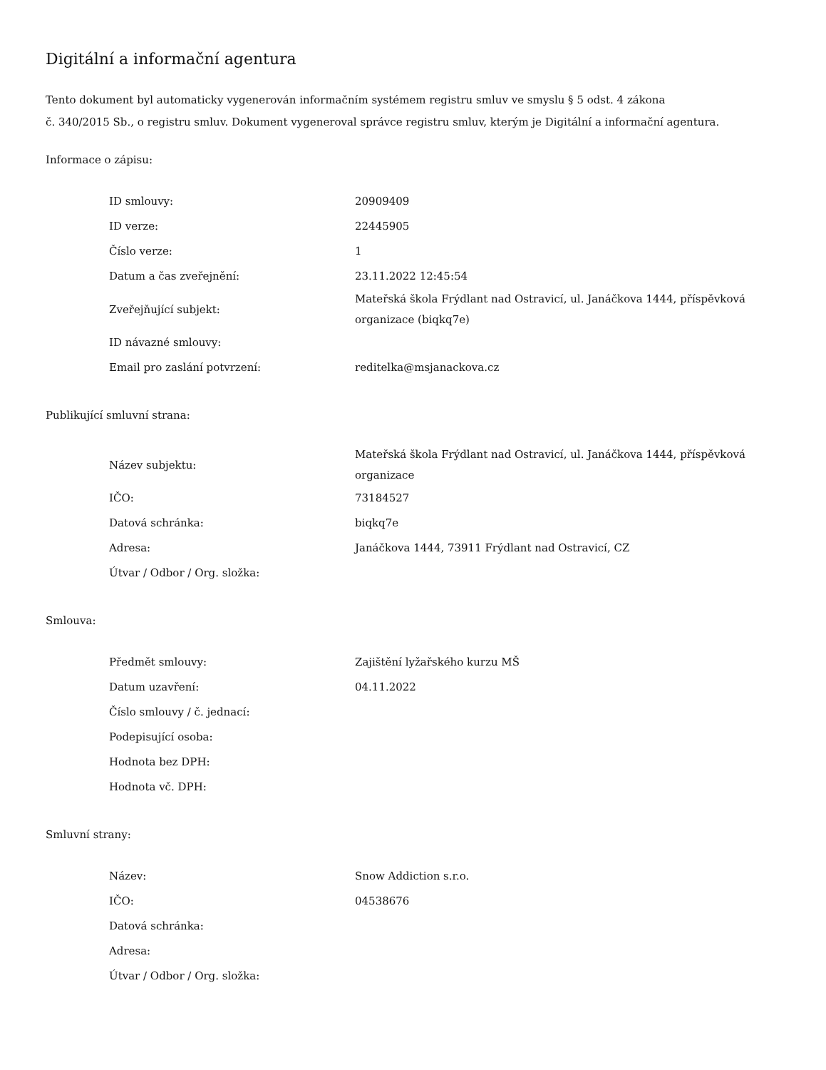Digitální a informační agentura
Tento dokument byl automaticky vygenerován informačním systémem registru smluv ve smyslu § 5 odst. 4 zákona
č. 340/2015 Sb., o registru smluv. Dokument vygeneroval správce registru smluv, kterým je Digitální a informační agentura.
Informace o zápisu:
| ID smlouvy: | 20909409 |
| ID verze: | 22445905 |
| Číslo verze: | 1 |
| Datum a čas zveřejnění: | 23.11.2022 12:45:54 |
| Zveřejňující subjekt: | Mateřská škola Frýdlant nad Ostravicí, ul. Janáčkova 1444, příspěvková organizace (biqkq7e) |
| ID návazné smlouvy: | |
| Email pro zaslání potvrzení: | reditelka@msjanackova.cz |
Publikující smluvní strana:
| Název subjektu: | Mateřská škola Frýdlant nad Ostravicí, ul. Janáčkova 1444, příspěvková organizace |
| IČO: | 73184527 |
| Datová schránka: | biqkq7e |
| Adresa: | Janáčkova 1444, 73911 Frýdlant nad Ostravicí, CZ |
| Útvar / Odbor / Org. složka: | |
Smlouva:
| Předmět smlouvy: | Zajištění lyžařského kurzu MŠ |
| Datum uzavření: | 04.11.2022 |
| Číslo smlouvy / č. jednací: | |
| Podepisující osoba: | |
| Hodnota bez DPH: | |
| Hodnota vč. DPH: | |
Smluvní strany:
| Název: | Snow Addiction s.r.o. |
| IČO: | 04538676 |
| Datová schránka: | |
| Adresa: | |
| Útvar / Odbor / Org. složka: | |